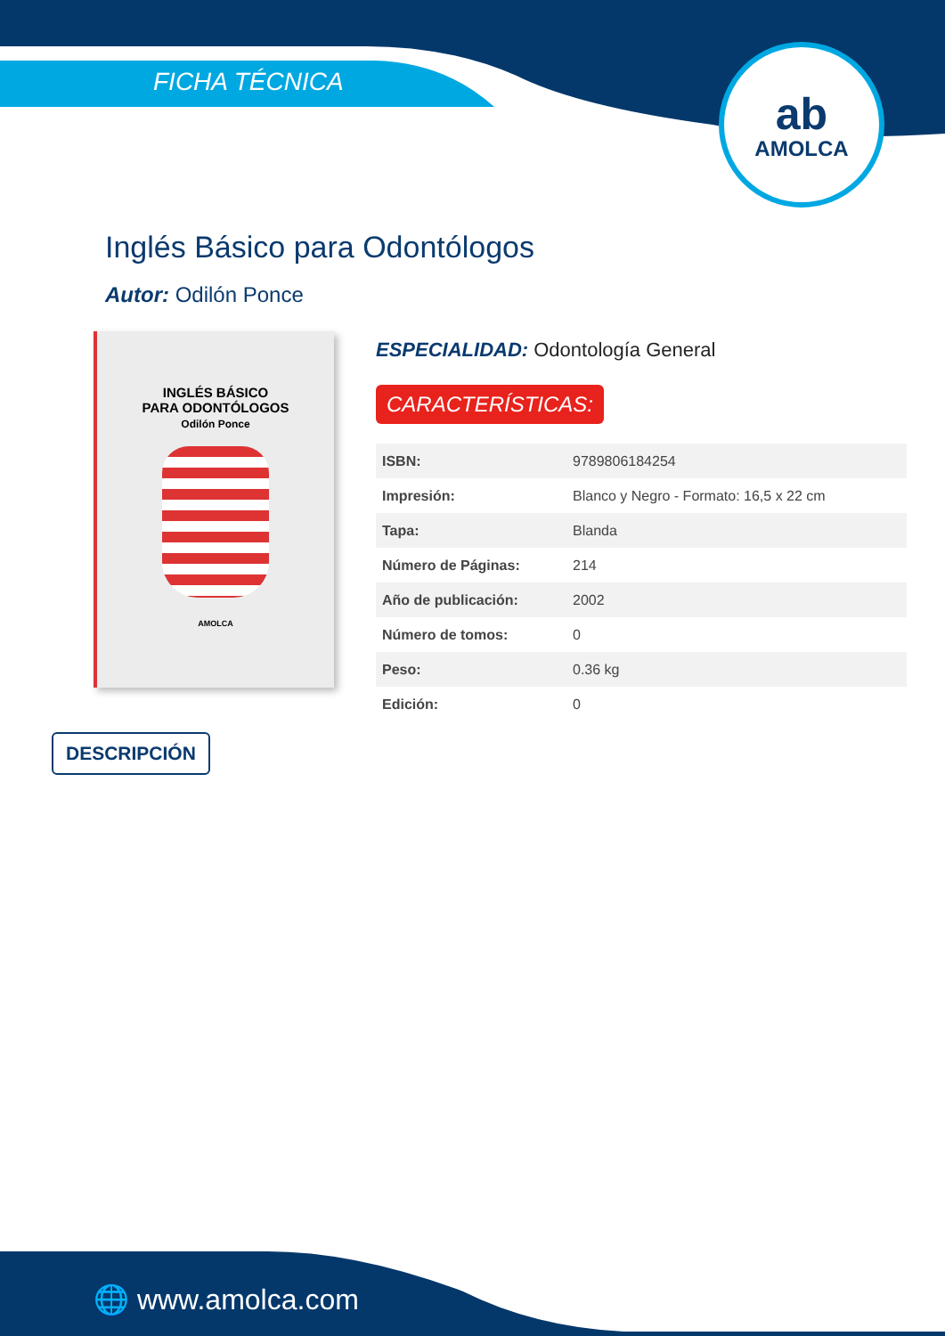AMOLCA
ab
FICHA TÉCNICA
Inglés Básico para Odontólogos
Autor: Odilón Ponce
INGLÉS BÁSICO
PARA ODONTÓLOGOS
Odilón Ponce
AMOLCA
ESPECIALIDAD: Odontología General
CARACTERÍSTICAS:
| ISBN: | 9789806184254 |
| Impresión: | Blanco y Negro - Formato: 16,5 x 22 cm |
| Tapa: | Blanda |
| Número de Páginas: | 214 |
| Año de publicación: | 2002 |
| Número de tomos: | 0 |
| Peso: | 0.36 kg |
| Edición: | 0 |
DESCRIPCIÓN
🌐 www.amolca.com